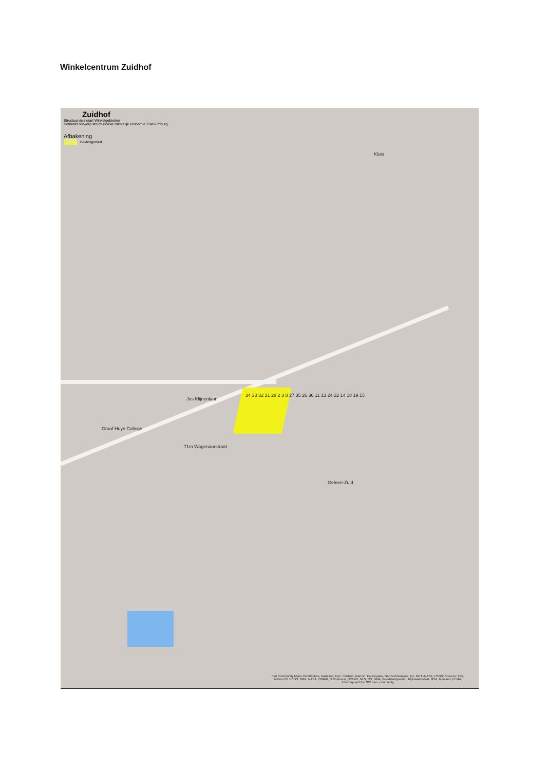Winkelcentrum Zuidhof
Zuidhof
Structuurvisiekaart Winkelgebieden
Definitief ontwerp structuurvisie ruimtelijk economie Zuid-Limburg.
Afbakening
Balansgebied
Kluis
Jos Klijnenlaan
Graaf Huyn College
Geleen-Zuid
34 33 32 31 28 2 3 8 27 35 26 36 11 13 24 22 14 18 19 15
71m Wagenaarstraat
Esri Community Maps Contributors, Kadaster, Esri, TomTom, Garmin, Foursquare, GeoTechnologies, Inc, METI/NASA, USGS; Sources: Esri, Airbus DS, USGS, NGA, NASA, CGIAR, N Robinson, NCEAS, NLS, OS, NMA, Geodatastyrelsen, Rijkswaterstaat, GSA, Geoland, FEMA, Intermap and the GIS user community